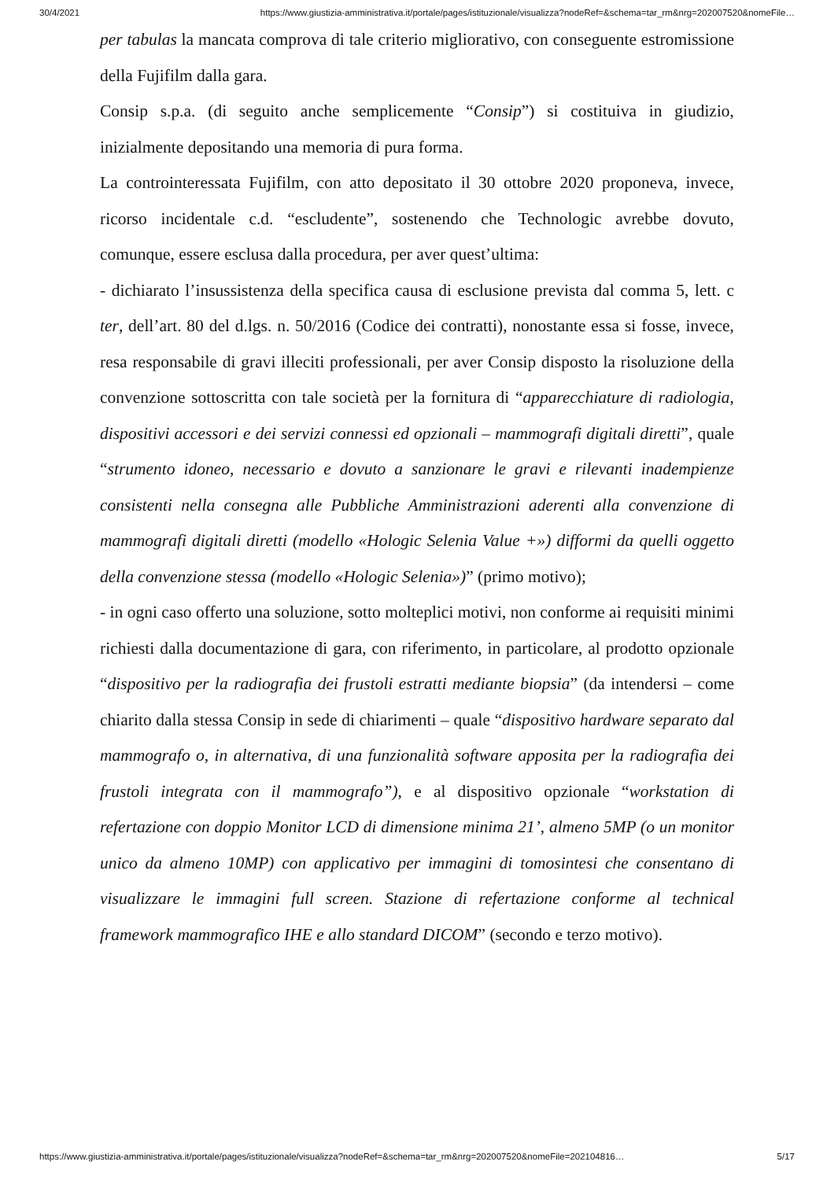30/4/2021 https://www.giustizia-amministrativa.it/portale/pages/istituzionale/visualizza?nodeRef=&schema=tar_rm&nrg=202007520&nomeFile…
per tabulas la mancata comprova di tale criterio migliorativo, con conseguente estromissione della Fujifilm dalla gara.
Consip s.p.a. (di seguito anche semplicemente “Consip”) si costituiva in giudizio, inizialmente depositando una memoria di pura forma.
La controinteressata Fujifilm, con atto depositato il 30 ottobre 2020 proponeva, invece, ricorso incidentale c.d. “escludente”, sostenendo che Technologic avrebbe dovuto, comunque, essere esclusa dalla procedura, per aver quest’ultima:
- dichiarato l’insussistenza della specifica causa di esclusione prevista dal comma 5, lett. c ter, dell’art. 80 del d.lgs. n. 50/2016 (Codice dei contratti), nonostante essa si fosse, invece, resa responsabile di gravi illeciti professionali, per aver Consip disposto la risoluzione della convenzione sottoscritta con tale società per la fornitura di “apparecchiature di radiologia, dispositivi accessori e dei servizi connessi ed opzionali – mammografi digitali diretti”, quale “strumento idoneo, necessario e dovuto a sanzionare le gravi e rilevanti inadempienze consistenti nella consegna alle Pubbliche Amministrazioni aderenti alla convenzione di mammografi digitali diretti (modello «Hologic Selenia Value +») difformi da quelli oggetto della convenzione stessa (modello «Hologic Selenia»)” (primo motivo);
- in ogni caso offerto una soluzione, sotto molteplici motivi, non conforme ai requisiti minimi richiesti dalla documentazione di gara, con riferimento, in particolare, al prodotto opzionale “dispositivo per la radiografia dei frustoli estratti mediante biopsia” (da intendersi – come chiarito dalla stessa Consip in sede di chiarimenti – quale “dispositivo hardware separato dal mammografo o, in alternativa, di una funzionalità software apposita per la radiografia dei frustoli integrata con il mammografo”), e al dispositivo opzionale “workstation di refertazione con doppio Monitor LCD di dimensione minima 21’, almeno 5MP (o un monitor unico da almeno 10MP) con applicativo per immagini di tomosintesi che consentano di visualizzare le immagini full screen. Stazione di refertazione conforme al technical framework mammografico IHE e allo standard DICOM” (secondo e terzo motivo).
https://www.giustizia-amministrativa.it/portale/pages/istituzionale/visualizza?nodeRef=&schema=tar_rm&nrg=202007520&nomeFile=202104816… 5/17